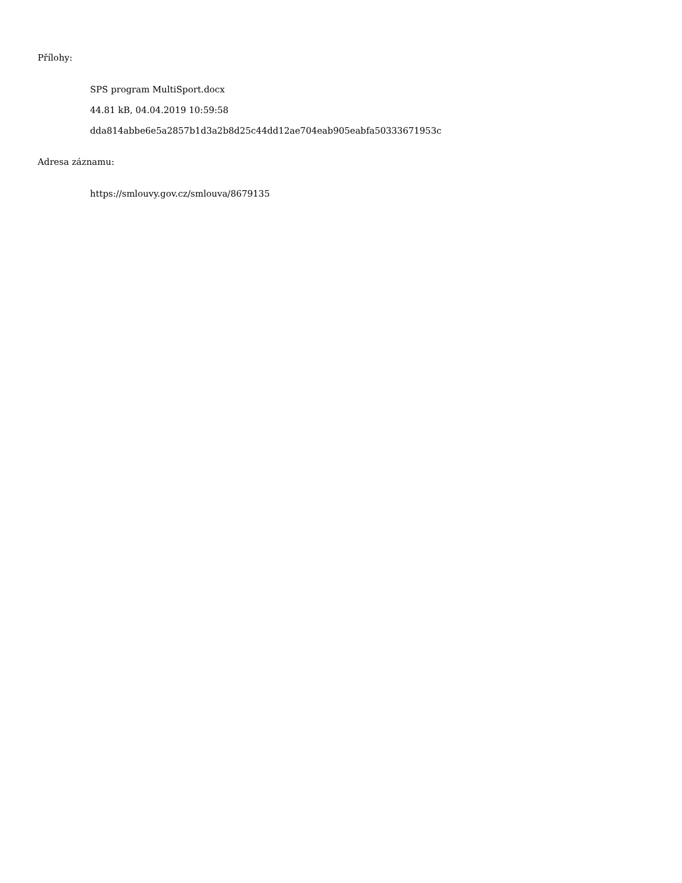Přílohy:
SPS program MultiSport.docx
44.81 kB, 04.04.2019 10:59:58
dda814abbe6e5a2857b1d3a2b8d25c44dd12ae704eab905eabfa50333671953c
Adresa záznamu:
https://smlouvy.gov.cz/smlouva/8679135